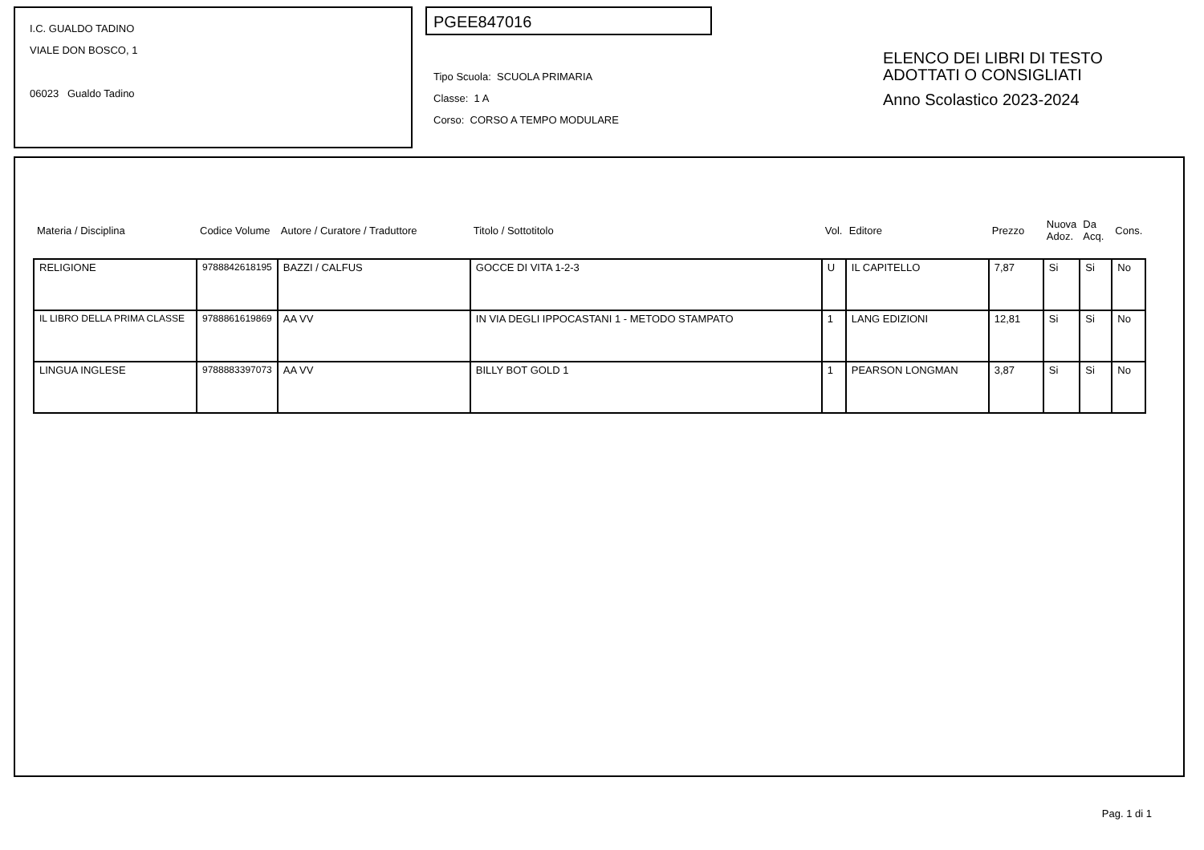I.C. GUALDO TADINO
VIALE DON BOSCO, 1
06023 Gualdo Tadino
PGEE847016
Tipo Scuola: SCUOLA PRIMARIA
Classe: 1 A
Corso: CORSO A TEMPO MODULARE
ELENCO DEI LIBRI DI TESTO
ADOTTATI O CONSIGLIATI
Anno Scolastico 2023-2024
| Materia / Disciplina | Codice Volume | Autore / Curatore / Traduttore | Titolo / Sottotitolo | Vol. | Editore | Prezzo | Nuova Adoz. | Da Acq. | Cons. |
| --- | --- | --- | --- | --- | --- | --- | --- | --- | --- |
| RELIGIONE | 9788842618195 | BAZZI / CALFUS | GOCCE DI VITA 1-2-3 | U | IL CAPITELLO | 7,87 | Si | Si | No |
| IL LIBRO DELLA PRIMA CLASSE | 9788861619869 | AA VV | IN VIA DEGLI IPPOCASTANI 1 - METODO STAMPATO | 1 | LANG EDIZIONI | 12,81 | Si | Si | No |
| LINGUA INGLESE | 9788883397073 | AA VV | BILLY BOT GOLD 1 | 1 | PEARSON LONGMAN | 3,87 | Si | Si | No |
Pag. 1 di 1